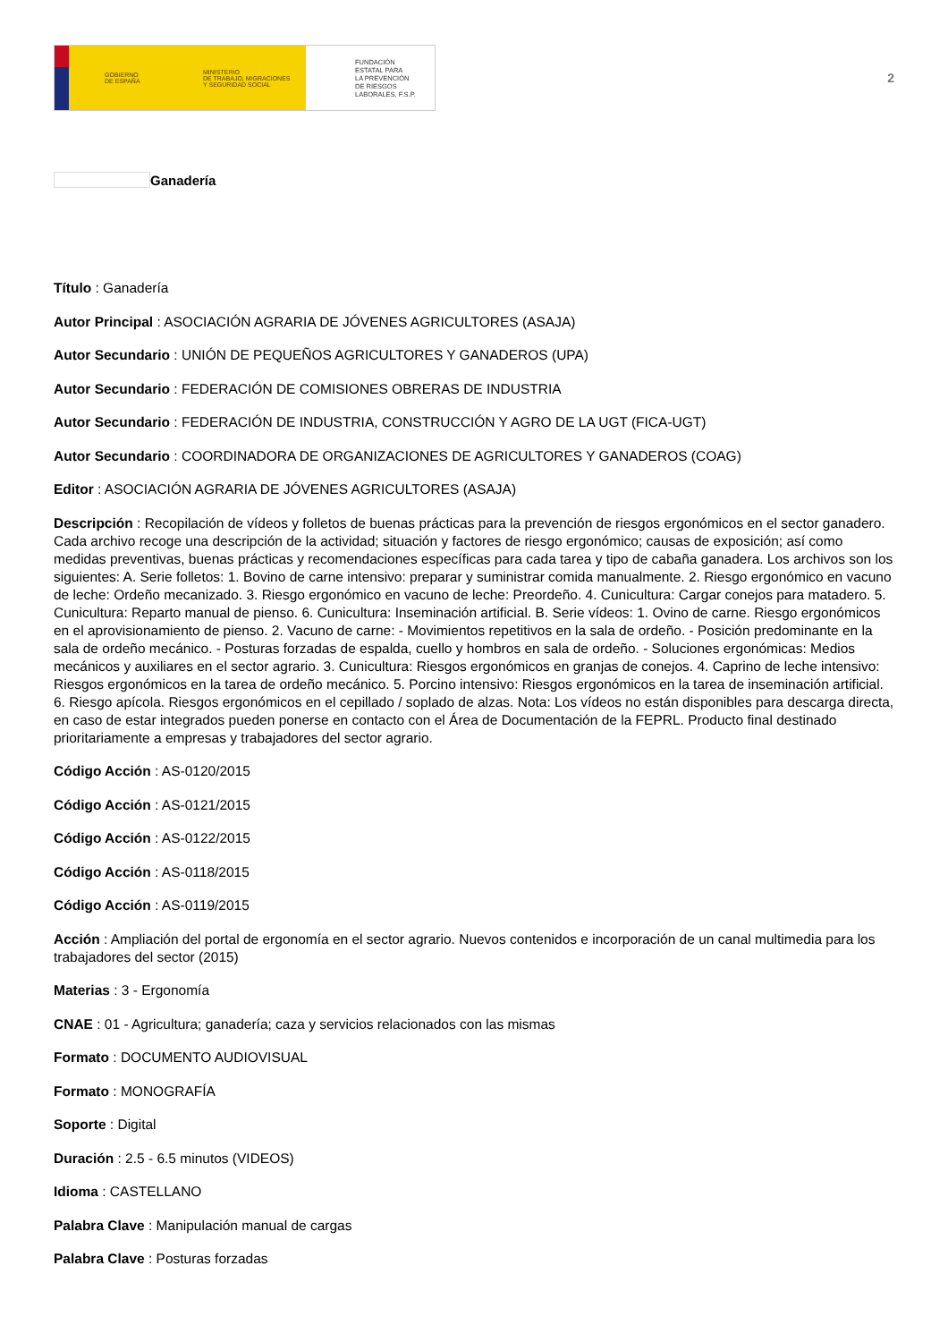GOBIERNO
DE ESPAÑA
MINISTERIO
DE TRABAJO, MIGRACIONES
Y SEGURIDAD SOCIAL
FUNDACIÓN
ESTATAL PARA
LA PREVENCIÓN
DE RIESGOS
LABORALES, F.S.P.
2
Ganadería
Título : Ganadería
Autor Principal : ASOCIACIÓN AGRARIA DE JÓVENES AGRICULTORES (ASAJA)
Autor Secundario : UNIÓN DE PEQUEÑOS AGRICULTORES Y GANADEROS (UPA)
Autor Secundario : FEDERACIÓN DE COMISIONES OBRERAS DE INDUSTRIA
Autor Secundario : FEDERACIÓN DE INDUSTRIA, CONSTRUCCIÓN Y AGRO DE LA UGT (FICA-UGT)
Autor Secundario : COORDINADORA DE ORGANIZACIONES DE AGRICULTORES Y GANADEROS (COAG)
Editor : ASOCIACIÓN AGRARIA DE JÓVENES AGRICULTORES (ASAJA)
Descripción : Recopilación de vídeos y folletos de buenas prácticas para la prevención de riesgos ergonómicos en el sector ganadero. Cada archivo recoge una descripción de la actividad; situación y factores de riesgo ergonómico; causas de exposición; así como medidas preventivas, buenas prácticas y recomendaciones específicas para cada tarea y tipo de cabaña ganadera. Los archivos son los siguientes: A. Serie folletos: 1. Bovino de carne intensivo: preparar y suministrar comida manualmente. 2. Riesgo ergonómico en vacuno de leche: Ordeño mecanizado. 3. Riesgo ergonómico en vacuno de leche: Preordeño. 4. Cunicultura: Cargar conejos para matadero. 5. Cunicultura: Reparto manual de pienso. 6. Cunicultura: Inseminación artificial. B. Serie vídeos: 1. Ovino de carne. Riesgo ergonómicos en el aprovisionamiento de pienso. 2. Vacuno de carne: - Movimientos repetitivos en la sala de ordeño. - Posición predominante en la sala de ordeño mecánico. - Posturas forzadas de espalda, cuello y hombros en sala de ordeño. - Soluciones ergonómicas: Medios mecánicos y auxiliares en el sector agrario. 3. Cunicultura: Riesgos ergonómicos en granjas de conejos. 4. Caprino de leche intensivo: Riesgos ergonómicos en la tarea de ordeño mecánico. 5. Porcino intensivo: Riesgos ergonómicos en la tarea de inseminación artificial. 6. Riesgo apícola. Riesgos ergonómicos en el cepillado / soplado de alzas. Nota: Los vídeos no están disponibles para descarga directa, en caso de estar integrados pueden ponerse en contacto con el Área de Documentación de la FEPRL. Producto final destinado prioritariamente a empresas y trabajadores del sector agrario.
Código Acción : AS-0120/2015
Código Acción : AS-0121/2015
Código Acción : AS-0122/2015
Código Acción : AS-0118/2015
Código Acción : AS-0119/2015
Acción : Ampliación del portal de ergonomía en el sector agrario. Nuevos contenidos e incorporación de un canal multimedia para los trabajadores del sector (2015)
Materias : 3 - Ergonomía
CNAE : 01 - Agricultura; ganadería; caza y servicios relacionados con las mismas
Formato : DOCUMENTO AUDIOVISUAL
Formato : MONOGRAFÍA
Soporte : Digital
Duración : 2.5 - 6.5 minutos (VIDEOS)
Idioma : CASTELLANO
Palabra Clave : Manipulación manual de cargas
Palabra Clave : Posturas forzadas